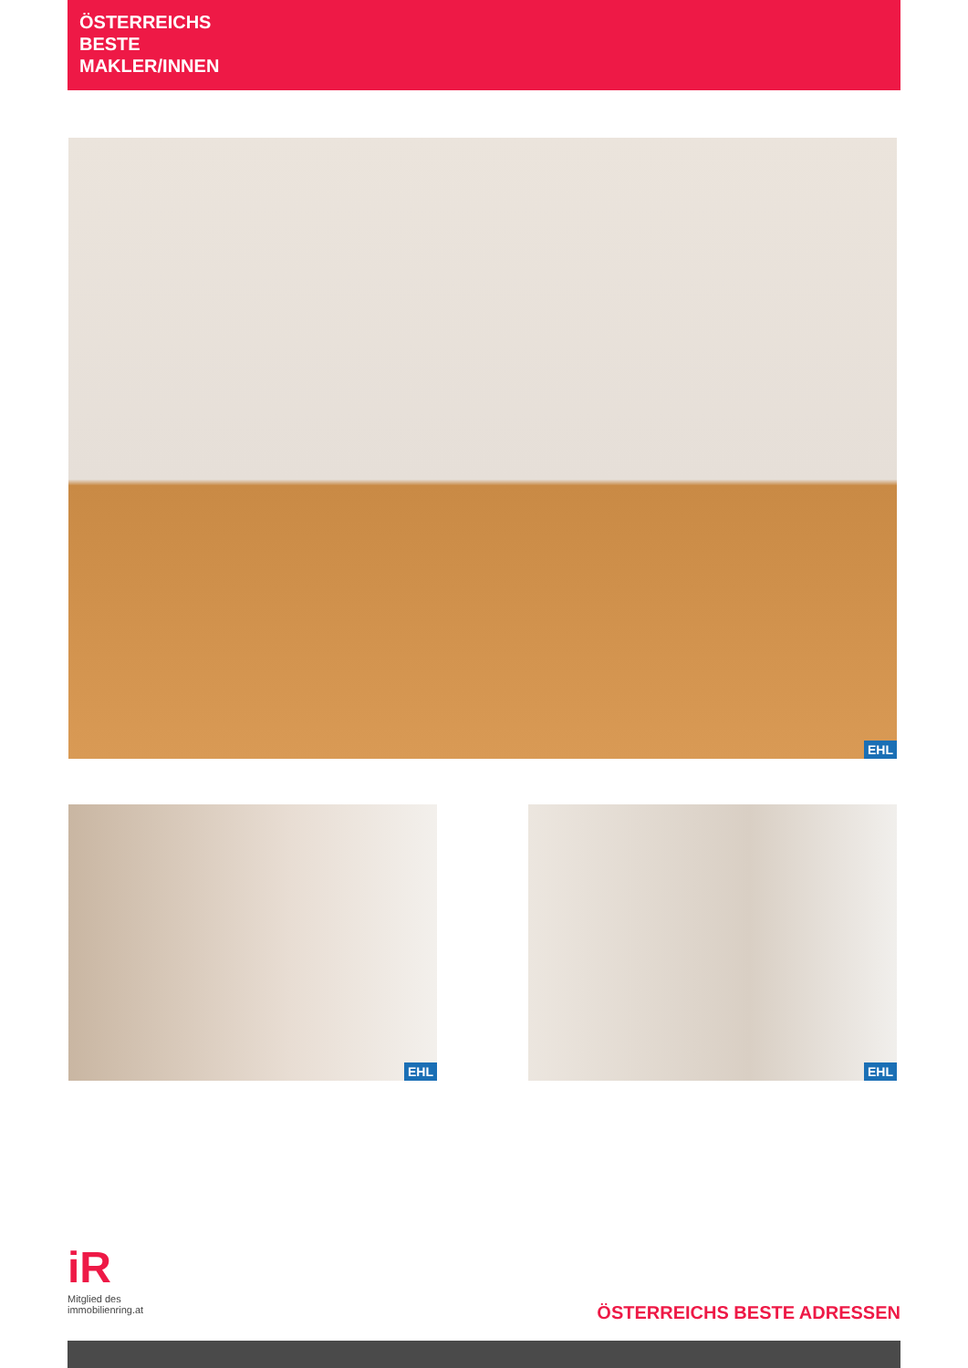ÖSTERREICHS
BESTE
MAKLER/INNEN
EHL
EHL EHL
iR
Mitglied des
immobilienring.at
ÖSTERREICHS BESTE ADRESSEN